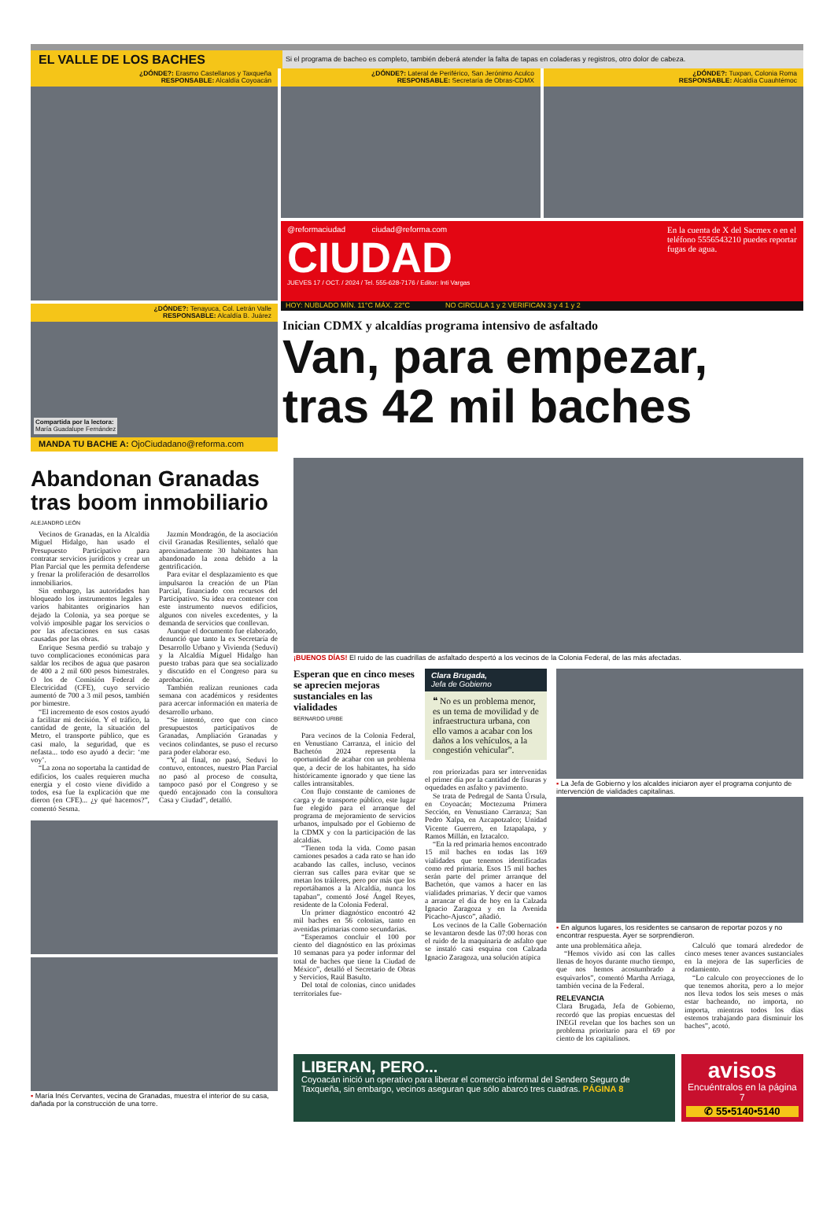EL VALLE DE LOS BACHES
Si el programa de bacheo es completo, también deberá atender la falta de tapas en coladeras y registros, otro dolor de cabeza.
¿DÓNDE?: Erasmo Castellanos y Taxqueña
RESPONSABLE: Alcaldía Coyoacán
¿DÓNDE?: Tenayuca, Col. Letrán Valle
RESPONSABLE: Alcaldía B. Juárez
Compartida por la lectora:
María Guadalupe Fernández
MANDA TU BACHE A: OjoCiudadano@reforma.com
¿DÓNDE?: Lateral de Periférico, San Jerónimo Aculco
RESPONSABLE: Secretaría de Obras-CDMX
¿DÓNDE?: Tuxpan, Colonia Roma
RESPONSABLE: Alcaldía Cuauhtémoc
@reformaciudad ciudad@reforma.com
CIUDAD
JUEVES 17 / OCT. / 2024 / Tel. 555-628-7176 / Editor: Inti Vargas
En la cuenta de X del Sacmex o en el teléfono 5556543210 puedes reportar fugas de agua.
HOY: NUBLADO MÍN. 11°C MÁX. 22°C NO CIRCULA 1 y 2 VERIFICAN 3 y 4 1 y 2
Inician CDMX y alcaldías programa intensivo de asfaltado
Van, para empezar, tras 42 mil baches
Abandonan Granadas tras boom inmobiliario
ALEJANDRO LEÓN
Vecinos de Granadas, en la Alcaldía Miguel Hidalgo, han usado el Presupuesto Participativo para contratar servicios jurídicos y crear un Plan Parcial que les permita defenderse y frenar la proliferación de desarrollos inmobiliarios.
Sin embargo, las autoridades han bloqueado los instrumentos legales y varios habitantes originarios han dejado la Colonia, ya sea porque se volvió imposible pagar los servicios o por las afectaciones en sus casas causadas por las obras.
Enrique Sesma perdió su trabajo y tuvo complicaciones económicas para saldar los recibos de agua que pasaron de 400 a 2 mil 600 pesos bimestrales. O los de Comisión Federal de Electricidad (CFE), cuyo servicio aumentó de 700 a 3 mil pesos, también por bimestre.
“El incremento de esos costos ayudó a facilitar mi decisión. Y el tráfico, la cantidad de gente, la situación del Metro, el transporte público, que es casi malo, la seguridad, que es nefasta... todo eso ayudó a decir: ‘me voy’.
“La zona no soportaba la cantidad de edificios, los cuales requieren mucha energía y el costo viene dividido a todos, esa fue la explicación que me dieron (en CFE)... ¿y qué hacemos?”, comentó Sesma.
Jazmín Mondragón, de la asociación civil Granadas Resilientes, señaló que aproximadamente 30 habitantes han abandonado la zona debido a la gentrificación.
Para evitar el desplazamiento es que impulsaron la creación de un Plan Parcial, financiado con recursos del Participativo. Su idea era contener con este instrumento nuevos edificios, algunos con niveles excedentes, y la demanda de servicios que conllevan.
Aunque el documento fue elaborado, denunció que tanto la ex Secretaría de Desarrollo Urbano y Vivienda (Seduvi) y la Alcaldía Miguel Hidalgo han puesto trabas para que sea socializado y discutido en el Congreso para su aprobación.
También realizan reuniones cada semana con académicos y residentes para acercar información en materia de desarrollo urbano.
“Se intentó, creo que con cinco presupuestos participativos de Granadas, Ampliación Granadas y vecinos colindantes, se puso el recurso para poder elaborar eso.
“Y, al final, no pasó, Seduvi lo contuvo, entonces, nuestro Plan Parcial no pasó al proceso de consulta, tampoco pasó por el Congreso y se quedó encajonado con la consultora Casa y Ciudad”, detalló.
▪ María Inés Cervantes, vecina de Granadas, muestra el interior de su casa, dañada por la construcción de una torre.
¡BUENOS DÍAS! El ruido de las cuadrillas de asfaltado despertó a los vecinos de la Colonia Federal, de las más afectadas.
Esperan que en cinco meses se aprecien mejoras sustanciales en las vialidades
BERNARDO URIBE
Para vecinos de la Colonia Federal, en Venustiano Carranza, el inicio del Bachetón 2024 representa la oportunidad de acabar con un problema que, a decir de los habitantes, ha sido históricamente ignorado y que tiene las calles intransitables.
Con flujo constante de camiones de carga y de transporte público, este lugar fue elegido para el arranque del programa de mejoramiento de servicios urbanos, impulsado por el Gobierno de la CDMX y con la participación de las alcaldías.
“Tienen toda la vida. Como pasan camiones pesados a cada rato se han ido acabando las calles, incluso, vecinos cierran sus calles para evitar que se metan los tráileres, pero por más que los reportábamos a la Alcaldía, nunca los tapaban”, comentó José Ángel Reyes, residente de la Colonia Federal.
Un primer diagnóstico encontró 42 mil baches en 56 colonias, tanto en avenidas primarias como secundarias.
“Esperamos concluir el 100 por ciento del diagnóstico en las próximas 10 semanas para ya poder informar del total de baches que tiene la Ciudad de México”, detalló el Secretario de Obras y Servicios, Raúl Basulto.
Del total de colonias, cinco unidades territoriales fue-
Clara Brugada,
Jefa de Gobierno
❝ No es un problema menor, es un tema de movilidad y de infraestructura urbana, con ello vamos a acabar con los daños a los vehículos, a la congestión vehicular”.
ron priorizadas para ser intervenidas el primer día por la cantidad de fisuras y oquedades en asfalto y pavimento.
Se trata de Pedregal de Santa Úrsula, en Coyoacán; Moctezuma Primera Sección, en Venustiano Carranza; San Pedro Xalpa, en Azcapotzalco; Unidad Vicente Guerrero, en Iztapalapa, y Ramos Millán, en Iztacalco.
“En la red primaria hemos encontrado 15 mil baches en todas las 169 vialidades que tenemos identificadas como red primaria. Esos 15 mil baches serán parte del primer arranque del Bachetón, que vamos a hacer en las vialidades primarias. Y decir que vamos a arrancar el día de hoy en la Calzada Ignacio Zaragoza y en la Avenida Picacho-Ajusco”, añadió.
Los vecinos de la Calle Gobernación se levantaron desde las 07:00 horas con el ruido de la maquinaria de asfalto que se instaló casi esquina con Calzada Ignacio Zaragoza, una solución atípica
▪ La Jefa de Gobierno y los alcaldes iniciaron ayer el programa conjunto de intervención de vialidades capitalinas.
▪ En algunos lugares, los residentes se cansaron de reportar pozos y no encontrar respuesta. Ayer se sorprendieron.
ante una problemática añeja.
“Hemos vivido así con las calles llenas de hoyos durante mucho tiempo, que nos hemos acostumbrado a esquivarlos”, comentó Martha Arriaga, también vecina de la Federal.
RELEVANCIA
Clara Brugada, Jefa de Gobierno, recordó que las propias encuestas del INEGI revelan que los baches son un problema prioritario para el 69 por ciento de los capitalinos.
Calculó que tomará alrededor de cinco meses tener avances sustanciales en la mejora de las superficies de rodamiento.
“Lo calculo con proyecciones de lo que tenemos ahorita, pero a lo mejor nos lleva todos los seis meses o más estar bacheando, no importa, no importa, mientras todos los días estemos trabajando para disminuir los baches”, acotó.
LIBERAN, PERO...
Coyoacán inició un operativo para liberar el comercio informal del Sendero Seguro de Taxqueña, sin embargo, vecinos aseguran que sólo abarcó tres cuadras. PÁGINA 8
avisos
Encuéntralos en la página 7
✆ 55•5140•5140